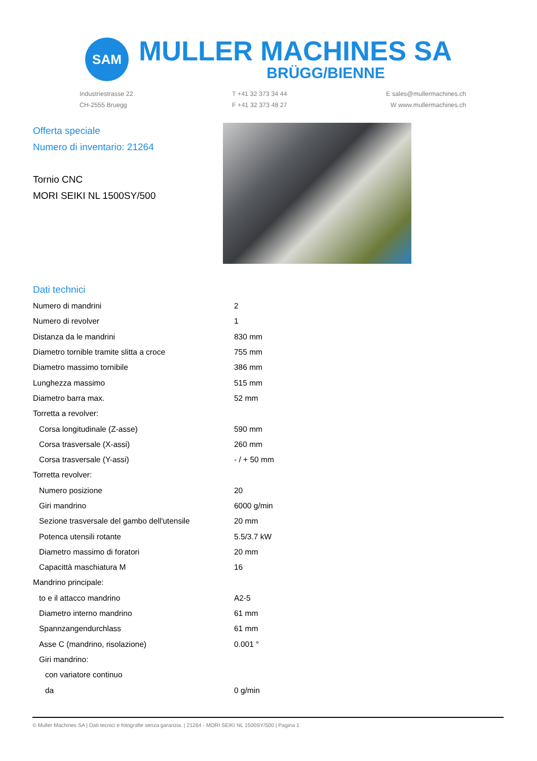SAM
MULLER MACHINES SA
BRÜGG/BIENNE
Industriestrasse 22
CH-2555 Bruegg
T +41 32 373 34 44
F +41 32 373 48 27
E sales@mullermachines.ch
W www.mullermachines.ch
Offerta speciale
Numero di inventario: 21264
Tornio CNC
MORI SEIKI NL 1500SY/500
Dati technici
| Numero di mandrini | 2 |
| Numero di revolver | 1 |
| Distanza da le mandrini | 830 mm |
| Diametro tornible tramite slitta a croce | 755 mm |
| Diametro massimo tornibile | 386 mm |
| Lunghezza massimo | 515 mm |
| Diametro barra max. | 52 mm |
| Torretta a revolver: | |
| Corsa longitudinale (Z-asse) | 590 mm |
| Corsa trasversale (X-assi) | 260 mm |
| Corsa trasversale (Y-assi) | - / + 50 mm |
| Torretta revolver: | |
| Numero posizione | 20 |
| Giri mandrino | 6000 g/min |
| Sezione trasversale del gambo dell'utensile | 20 mm |
| Potenca utensili rotante | 5.5/3.7 kW |
| Diametro massimo di foratori | 20 mm |
| Capacittà maschiatura M | 16 |
| Mandrino principale: | |
| to e il attacco mandrino | A2-5 |
| Diametro interno mandrino | 61 mm |
| Spannzangendurchlass | 61 mm |
| Asse C (mandrino, risolazione) | 0.001 ° |
| Giri mandrino: | |
| con variatore continuo | |
| da | 0 g/min |
© Muller Machines SA | Dati tecnici e fotografie senza garanzia. | 21264 - MORI SEIKI NL 1500SY/500 | Pagina 1